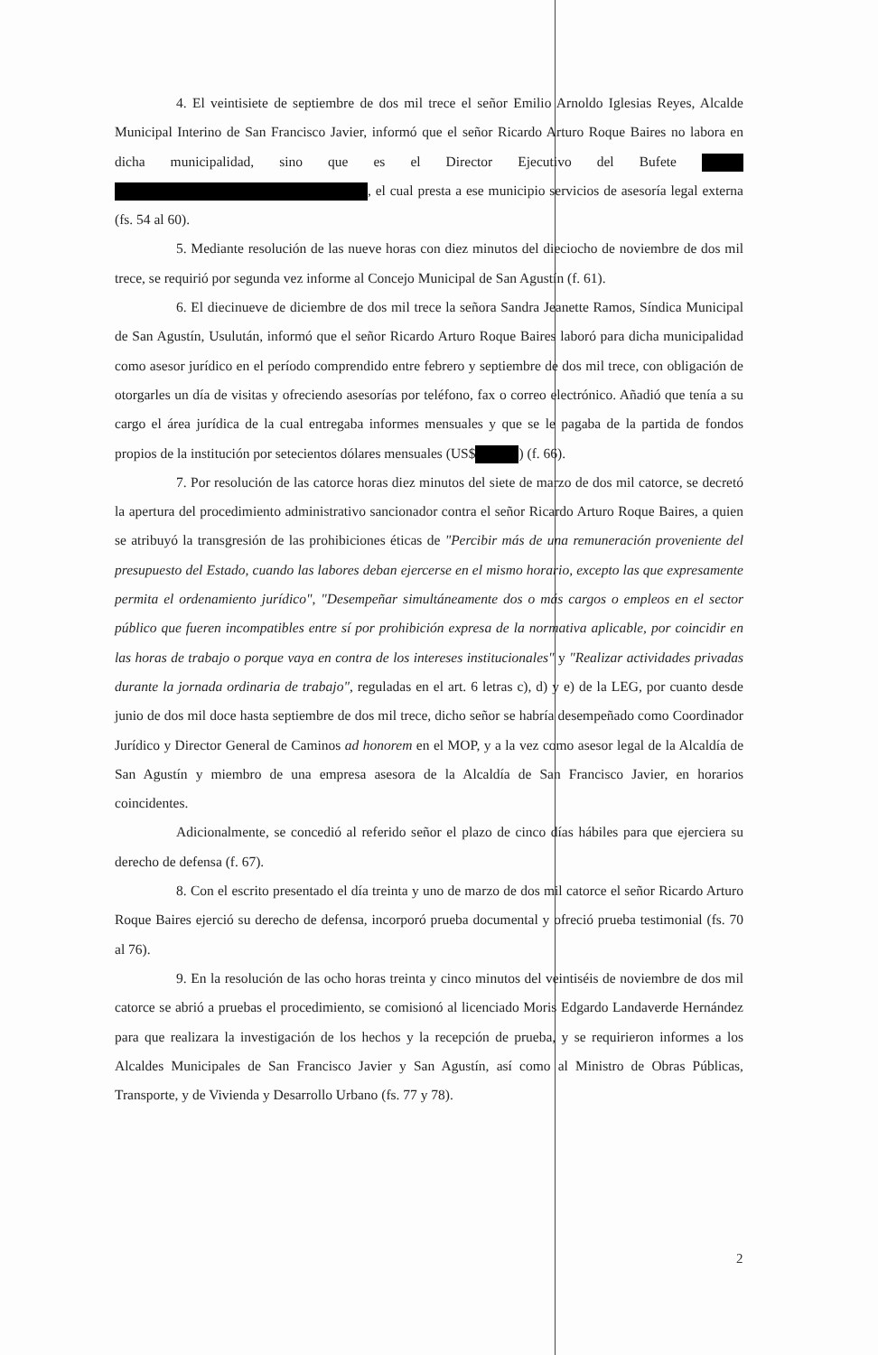4. El veintisiete de septiembre de dos mil trece el señor Emilio Arnoldo Iglesias Reyes, Alcalde Municipal Interino de San Francisco Javier, informó que el señor Ricardo Arturo Roque Baires no labora en dicha municipalidad, sino que es el Director Ejecutivo del Bufete , el cual presta a ese municipio servicios de asesoría legal externa (fs. 54 al 60).
5. Mediante resolución de las nueve horas con diez minutos del dieciocho de noviembre de dos mil trece, se requirió por segunda vez informe al Concejo Municipal de San Agustín (f. 61).
6. El diecinueve de diciembre de dos mil trece la señora Sandra Jeanette Ramos, Síndica Municipal de San Agustín, Usulután, informó que el señor Ricardo Arturo Roque Baires laboró para dicha municipalidad como asesor jurídico en el período comprendido entre febrero y septiembre de dos mil trece, con obligación de otorgarles un día de visitas y ofreciendo asesorías por teléfono, fax o correo electrónico. Añadió que tenía a su cargo el área jurídica de la cual entregaba informes mensuales y que se le pagaba de la partida de fondos propios de la institución por setecientos dólares mensuales (US$ ) (f. 66).
7. Por resolución de las catorce horas diez minutos del siete de marzo de dos mil catorce, se decretó la apertura del procedimiento administrativo sancionador contra el señor Ricardo Arturo Roque Baires, a quien se atribuyó la transgresión de las prohibiciones éticas de "Percibir más de una remuneración proveniente del presupuesto del Estado, cuando las labores deban ejercerse en el mismo horario, excepto las que expresamente permita el ordenamiento jurídico", "Desempeñar simultáneamente dos o más cargos o empleos en el sector público que fueren incompatibles entre sí por prohibición expresa de la normativa aplicable, por coincidir en las horas de trabajo o porque vaya en contra de los intereses institucionales" y "Realizar actividades privadas durante la jornada ordinaria de trabajo", reguladas en el art. 6 letras c), d) y e) de la LEG, por cuanto desde junio de dos mil doce hasta septiembre de dos mil trece, dicho señor se habría desempeñado como Coordinador Jurídico y Director General de Caminos ad honorem en el MOP, y a la vez como asesor legal de la Alcaldía de San Agustín y miembro de una empresa asesora de la Alcaldía de San Francisco Javier, en horarios coincidentes.
Adicionalmente, se concedió al referido señor el plazo de cinco días hábiles para que ejerciera su derecho de defensa (f. 67).
8. Con el escrito presentado el día treinta y uno de marzo de dos mil catorce el señor Ricardo Arturo Roque Baires ejerció su derecho de defensa, incorporó prueba documental y ofreció prueba testimonial (fs. 70 al 76).
9. En la resolución de las ocho horas treinta y cinco minutos del veintiséis de noviembre de dos mil catorce se abrió a pruebas el procedimiento, se comisionó al licenciado Moris Edgardo Landaverde Hernández para que realizara la investigación de los hechos y la recepción de prueba, y se requirieron informes a los Alcaldes Municipales de San Francisco Javier y San Agustín, así como al Ministro de Obras Públicas, Transporte, y de Vivienda y Desarrollo Urbano (fs. 77 y 78).
2